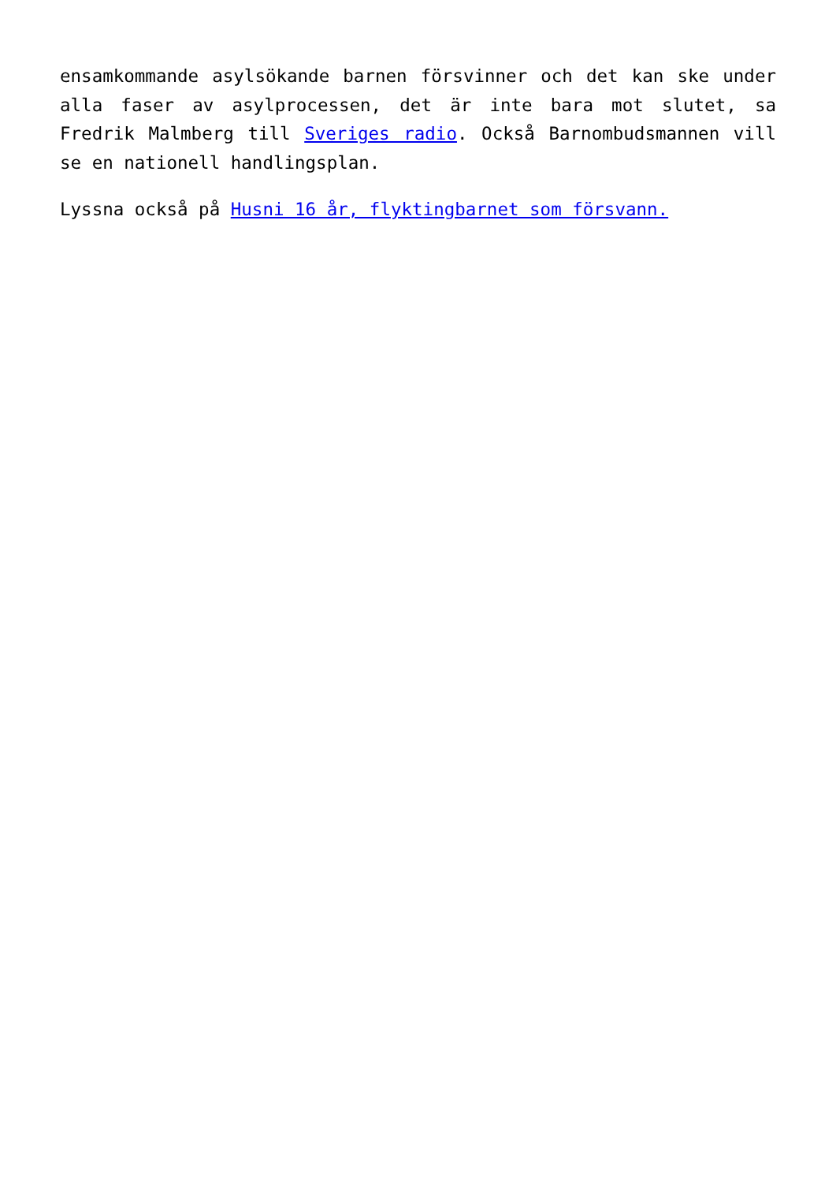ensamkommande asylsökande barnen försvinner och det kan ske under alla faser av asylprocessen, det är inte bara mot slutet, sa Fredrik Malmberg till Sveriges radio. Också Barnombudsmannen vill se en nationell handlingsplan.
Lyssna också på Husni 16 år, flyktingbarnet som försvann.